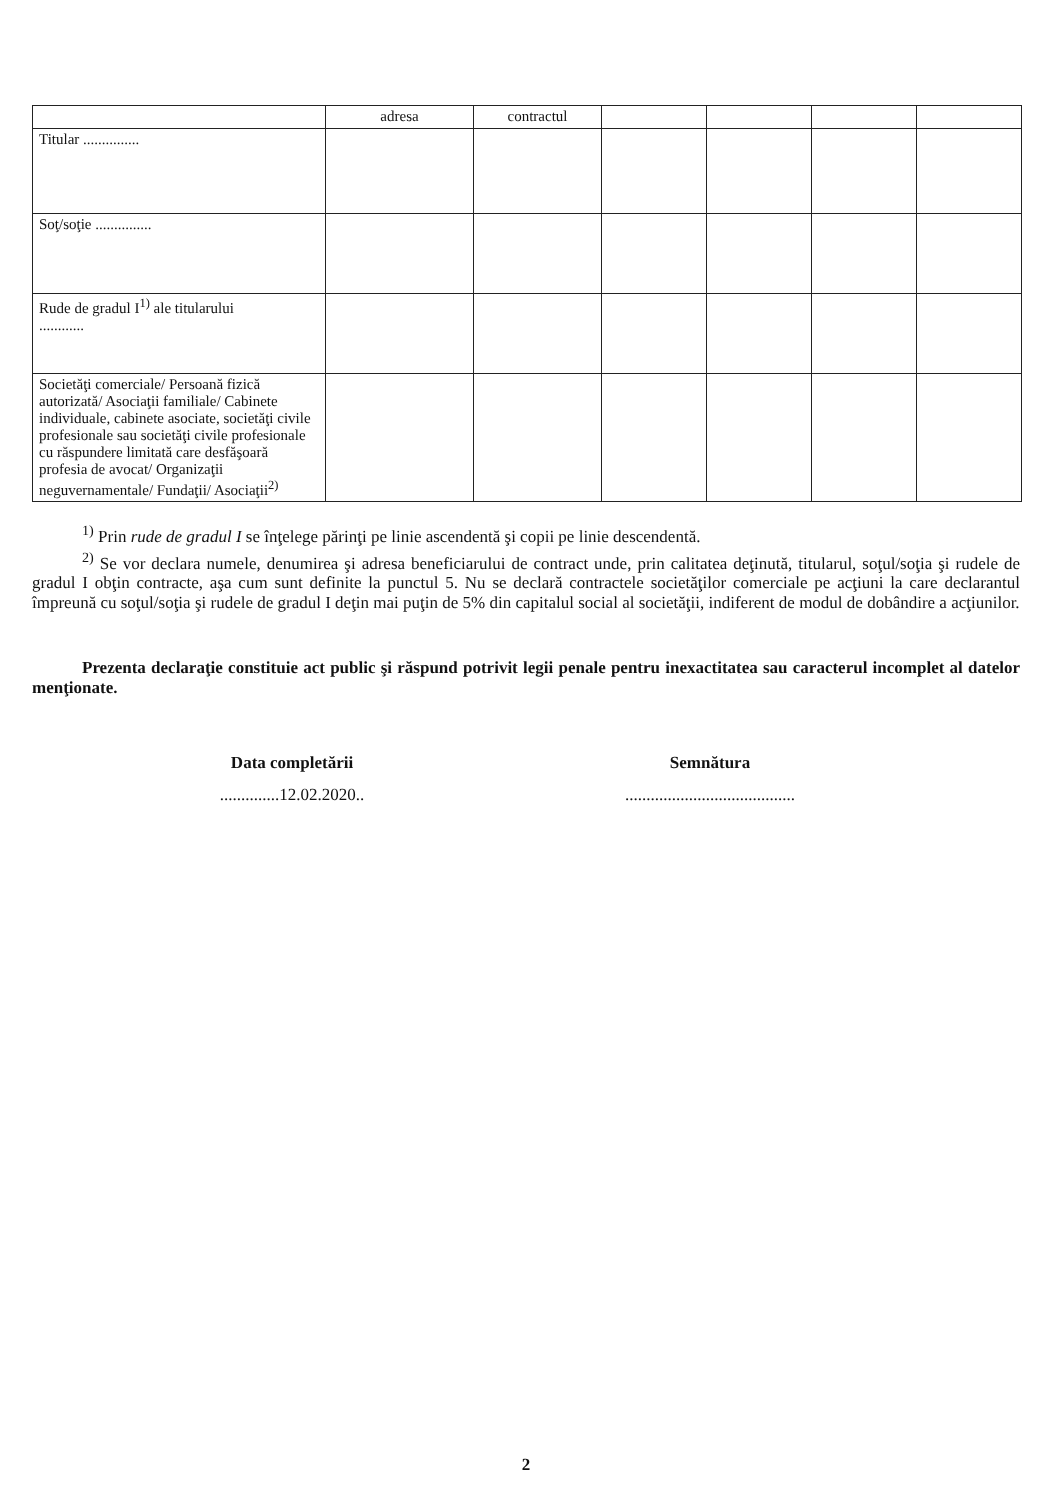| | adresa | contractul | | | | |
| Titular ............... | | | | | | |
| Soţ/soţie ............... | | | | | | |
| Rude de gradul I<sup>1)</sup> ale titularului ............ | | | | | | |
| Societăţi comerciale/ Persoană fizică autorizată/ Asociaţii familiale/ Cabinete individuale, cabinete asociate, societăţi civile profesionale sau societăţi civile profesionale cu răspundere limitată care desfăşoară profesia de avocat/ Organizaţii neguvernamentale/ Fundaţii/ Asociaţii<sup>2)</sup> | | | | | | |
<sup>1)</sup> Prin rude de gradul I se înţelege părinţi pe linie ascendentă şi copii pe linie descendentă.
<sup>2)</sup> Se vor declara numele, denumirea şi adresa beneficiarului de contract unde, prin calitatea deţinută, titularul, soţul/soţia şi rudele de gradul I obţin contracte, aşa cum sunt definite la punctul 5. Nu se declară contractele societăţilor comerciale pe acţiuni la care declarantul împreună cu soţul/soţia şi rudele de gradul I deţin mai puţin de 5% din capitalul social al societăţii, indiferent de modul de dobândire a acţiunilor.
Prezenta declaraţie constituie act public şi răspund potrivit legii penale pentru inexactitatea sau caracterul incomplet al datelor menţionate.
Data completării
..............12.02.2020..
Semnătura
........................................
2